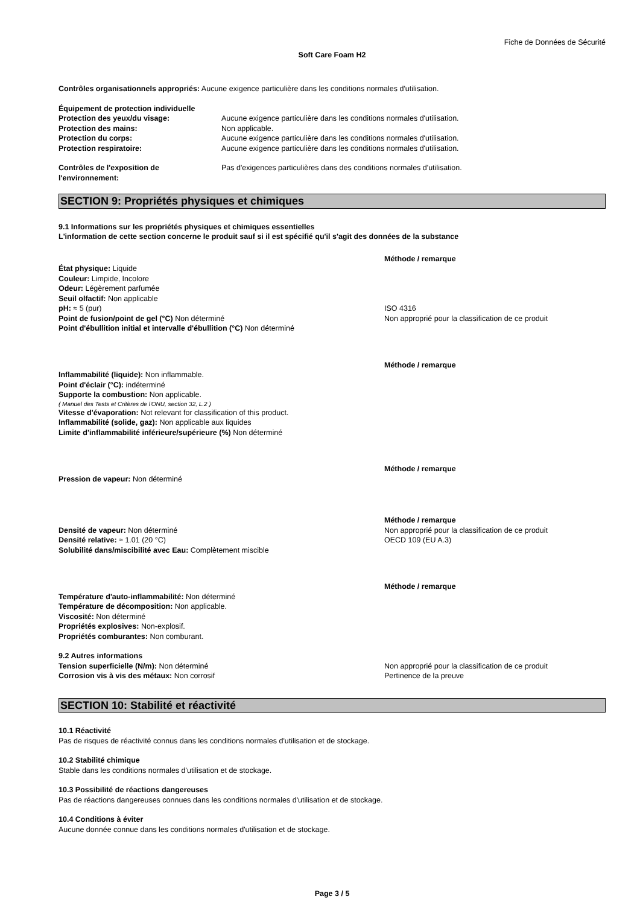Fiche de Données de Sécurité
Soft Care Foam H2
Contrôles organisationnels appropriés: Aucune exigence particulière dans les conditions normales d'utilisation.
Équipement de protection individuelle
Protection des yeux/du visage: Aucune exigence particulière dans les conditions normales d'utilisation.
Protection des mains: Non applicable.
Protection du corps: Aucune exigence particulière dans les conditions normales d'utilisation.
Protection respiratoire: Aucune exigence particulière dans les conditions normales d'utilisation.
Contrôles de l'exposition de l'environnement:
Pas d'exigences particulières dans des conditions normales d'utilisation.
SECTION 9: Propriétés physiques et chimiques
9.1 Informations sur les propriétés physiques et chimiques essentielles
L'information de cette section concerne le produit sauf si il est spécifié qu'il s'agit des données de la substance
Méthode / remarque
État physique: Liquide
Couleur: Limpide, Incolore
Odeur: Légèrement parfumée
Seuil olfactif: Non applicable
pH: ≈ 5 (pur)
Point de fusion/point de gel (°C) Non déterminé
Point d'ébullition initial et intervalle d'ébullition (°C) Non déterminé
ISO 4316
Non approprié pour la classification de ce produit
Méthode / remarque
Inflammabilité (liquide): Non inflammable.
Point d'éclair (°C): indéterminé
Supporte la combustion: Non applicable.
( Manuel des Tests et Critères de l'ONU, section 32, L.2 )
Vitesse d'évaporation: Not relevant for classification of this product.
Inflammabilité (solide, gaz): Non applicable aux liquides
Limite d'inflammabilité inférieure/supérieure (%) Non déterminé
Méthode / remarque
Pression de vapeur: Non déterminé
Méthode / remarque
Densité de vapeur: Non déterminé
Densité relative: ≈ 1.01 (20 °C)
Solubilité dans/miscibilité avec Eau: Complètement miscible
Non approprié pour la classification de ce produit
OECD 109 (EU A.3)
Méthode / remarque
Température d'auto-inflammabilité: Non déterminé
Température de décomposition: Non applicable.
Viscosité: Non déterminé
Propriétés explosives: Non-explosif.
Propriétés comburantes: Non comburant.
9.2 Autres informations
Tension superficielle (N/m): Non déterminé
Corrosion vis à vis des métaux: Non corrosif
Non approprié pour la classification de ce produit
Pertinence de la preuve
SECTION 10: Stabilité et réactivité
10.1 Réactivité
Pas de risques de réactivité connus dans les conditions normales d'utilisation et de stockage.
10.2 Stabilité chimique
Stable dans les conditions normales d'utilisation et de stockage.
10.3 Possibilité de réactions dangereuses
Pas de réactions dangereuses connues dans les conditions normales d'utilisation et de stockage.
10.4 Conditions à éviter
Aucune donnée connue dans les conditions normales d'utilisation et de stockage.
Page 3 / 5